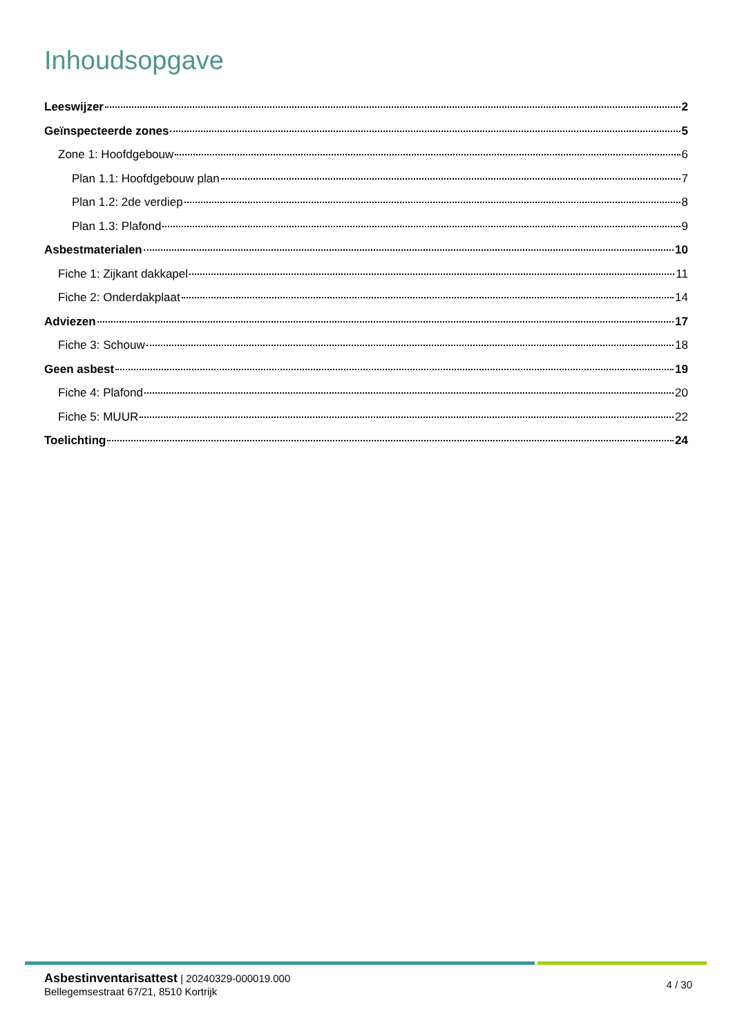Inhoudsopgave
Leeswijzer 2
Geïnspecteerde zones 5
Zone 1: Hoofdgebouw 6
Plan 1.1: Hoofdgebouw plan 7
Plan 1.2: 2de verdiep 8
Plan 1.3: Plafond 9
Asbestmaterialen 10
Fiche 1: Zijkant dakkapel 11
Fiche 2: Onderdakplaat 14
Adviezen 17
Fiche 3: Schouw 18
Geen asbest 19
Fiche 4: Plafond 20
Fiche 5: MUUR 22
Toelichting 24
Asbestinventarisattest | 20240329-000019.000
Bellegemsestraat 67/21, 8510 Kortrijk
4 / 30